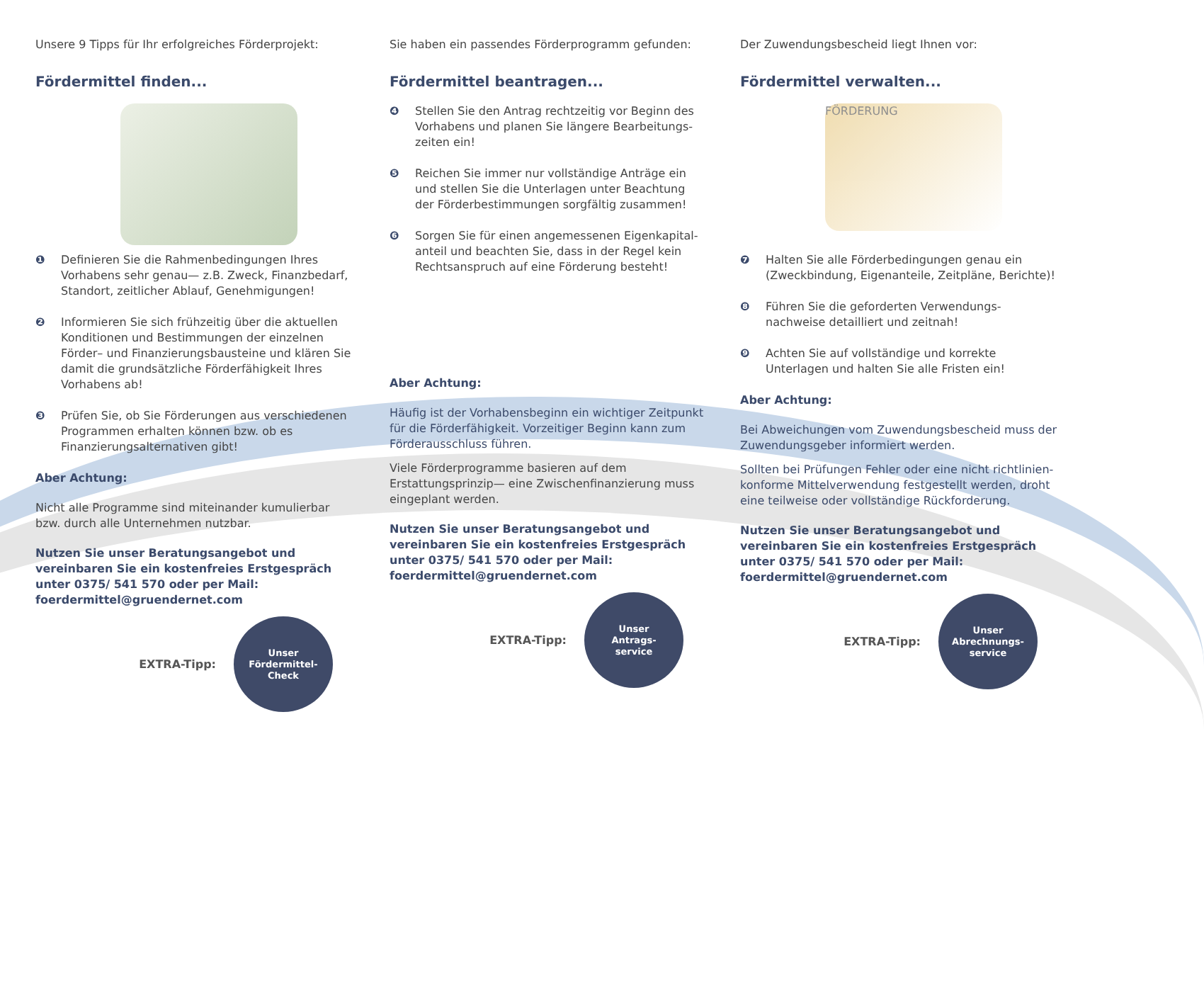Unsere 9 Tipps für Ihr erfolgreiches Förderprojekt:
Fördermittel finden...
❶ Definieren Sie die Rahmenbedingungen Ihres Vorhabens sehr genau— z.B. Zweck, Finanzbedarf, Standort, zeitlicher Ablauf, Genehmigungen!
❷ Informieren Sie sich frühzeitig über die aktuellen Konditionen und Bestimmungen der einzelnen Förder– und Finanzierungsbausteine und klären Sie damit die grundsätzliche Förderfähigkeit Ihres Vorhabens ab!
❸ Prüfen Sie, ob Sie Förderungen aus verschiedenen Programmen erhalten können bzw. ob es Finanzierungsalternativen gibt!
Aber Achtung:
Nicht alle Programme sind miteinander kumulierbar bzw. durch alle Unternehmen nutzbar.
Nutzen Sie unser Beratungsangebot und vereinbaren Sie ein kostenfreies Erstgespräch unter 0375/ 541 570 oder per Mail: foerdermittel@gruendernet.com
EXTRA-Tipp:
Unser
Fördermittel-
Check
Sie haben ein passendes Förderprogramm gefunden:
Fördermittel beantragen...
❹ Stellen Sie den Antrag rechtzeitig vor Beginn des Vorhabens und planen Sie längere Bearbeitungs-zeiten ein!
❺ Reichen Sie immer nur vollständige Anträge ein und stellen Sie die Unterlagen unter Beachtung der Förderbestimmungen sorgfältig zusammen!
❻ Sorgen Sie für einen angemessenen Eigenkapital-anteil und beachten Sie, dass in der Regel kein Rechtsanspruch auf eine Förderung besteht!
Aber Achtung:
Häufig ist der Vorhabensbeginn ein wichtiger Zeitpunkt für die Förderfähigkeit. Vorzeitiger Beginn kann zum Förderausschluss führen.
Viele Förderprogramme basieren auf dem Erstattungsprinzip— eine Zwischenfinanzierung muss eingeplant werden.
Nutzen Sie unser Beratungsangebot und vereinbaren Sie ein kostenfreies Erstgespräch unter 0375/ 541 570 oder per Mail: foerdermittel@gruendernet.com
EXTRA-Tipp:
Unser
Antrags-
service
Der Zuwendungsbescheid liegt Ihnen vor:
Fördermittel verwalten...
FÖRDERUNG
❼ Halten Sie alle Förderbedingungen genau ein (Zweckbindung, Eigenanteile, Zeitpläne, Berichte)!
❽ Führen Sie die geforderten Verwendungs-nachweise detailliert und zeitnah!
❾ Achten Sie auf vollständige und korrekte Unterlagen und halten Sie alle Fristen ein!
Aber Achtung:
Bei Abweichungen vom Zuwendungsbescheid muss der Zuwendungsgeber informiert werden.
Sollten bei Prüfungen Fehler oder eine nicht richtlinien-konforme Mittelverwendung festgestellt werden, droht eine teilweise oder vollständige Rückforderung.
Nutzen Sie unser Beratungsangebot und vereinbaren Sie ein kostenfreies Erstgespräch unter 0375/ 541 570 oder per Mail: foerdermittel@gruendernet.com
EXTRA-Tipp:
Unser
Abrechnungs-
service